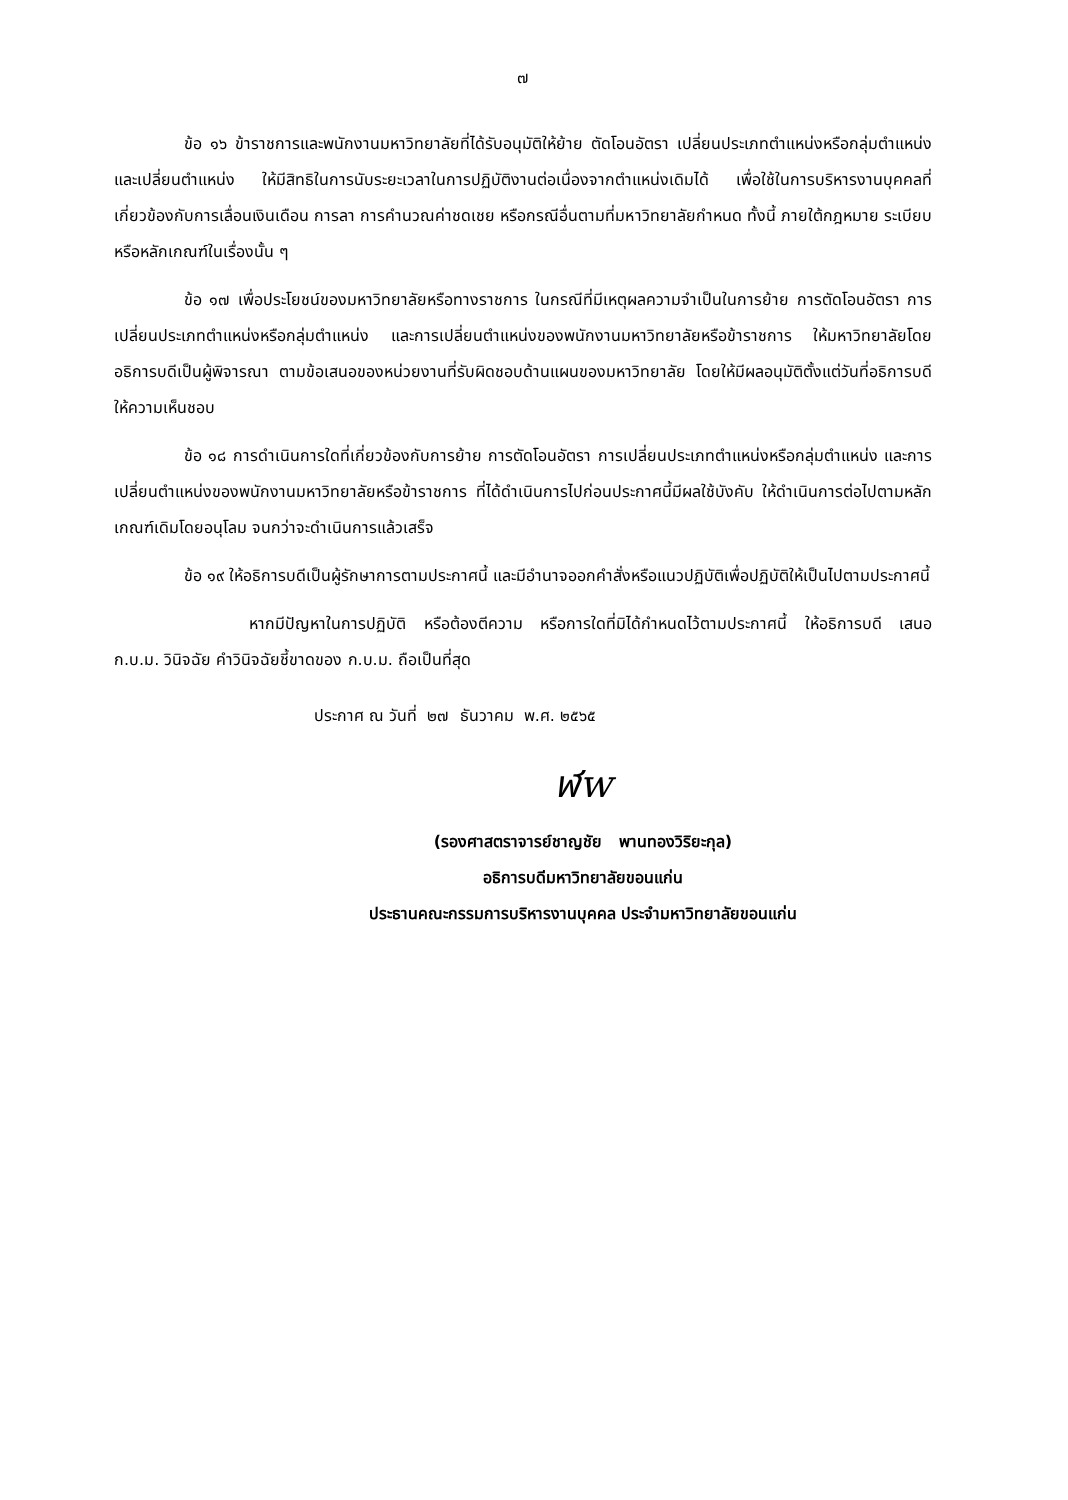๗
ข้อ ๑๖ ข้าราชการและพนักงานมหาวิทยาลัยที่ได้รับอนุมัติให้ย้าย ตัดโอนอัตรา เปลี่ยนประเภทตำแหน่งหรือกลุ่มตำแหน่ง และเปลี่ยนตำแหน่ง ให้มีสิทธิในการนับระยะเวลาในการปฏิบัติงานต่อเนื่องจากตำแหน่งเดิมได้ เพื่อใช้ในการบริหารงานบุคคลที่เกี่ยวข้องกับการเลื่อนเงินเดือน การลา การคำนวณค่าชดเชย หรือกรณีอื่นตามที่มหาวิทยาลัยกำหนด ทั้งนี้ ภายใต้กฎหมาย ระเบียบ หรือหลักเกณฑ์ในเรื่องนั้น ๆ
ข้อ ๑๗ เพื่อประโยชน์ของมหาวิทยาลัยหรือทางราชการ ในกรณีที่มีเหตุผลความจำเป็นในการย้าย การตัดโอนอัตรา การเปลี่ยนประเภทตำแหน่งหรือกลุ่มตำแหน่ง และการเปลี่ยนตำแหน่งของพนักงานมหาวิทยาลัยหรือข้าราชการ ให้มหาวิทยาลัยโดยอธิการบดีเป็นผู้พิจารณา ตามข้อเสนอของหน่วยงานที่รับผิดชอบด้านแผนของมหาวิทยาลัย โดยให้มีผลอนุมัติตั้งแต่วันที่อธิการบดีให้ความเห็นชอบ
ข้อ ๑๘ การดำเนินการใดที่เกี่ยวข้องกับการย้าย การตัดโอนอัตรา การเปลี่ยนประเภทตำแหน่งหรือกลุ่มตำแหน่ง และการเปลี่ยนตำแหน่งของพนักงานมหาวิทยาลัยหรือข้าราชการ ที่ได้ดำเนินการไปก่อนประกาศนี้มีผลใช้บังคับ ให้ดำเนินการต่อไปตามหลักเกณฑ์เดิมโดยอนุโลม จนกว่าจะดำเนินการแล้วเสร็จ
ข้อ ๑๙ ให้อธิการบดีเป็นผู้รักษาการตามประกาศนี้ และมีอำนาจออกคำสั่งหรือแนวปฏิบัติเพื่อปฏิบัติให้เป็นไปตามประกาศนี้
หากมีปัญหาในการปฏิบัติ หรือต้องตีความ หรือการใดที่มิได้กำหนดไว้ตามประกาศนี้ ให้อธิการบดี เสนอ ก.บ.ม. วินิจฉัย คำวินิจฉัยชี้ขาดของ ก.บ.ม. ถือเป็นที่สุด
ประกาศ ณ วันที่ ๒๗ ธันวาคม พ.ศ. ๒๕๖๕
ฬw
(รองศาสตราจารย์ชาญชัย พานทองวิริยะกุล)
อธิการบดีมหาวิทยาลัยขอนแก่น
ประธานคณะกรรมการบริหารงานบุคคล ประจำมหาวิทยาลัยขอนแก่น